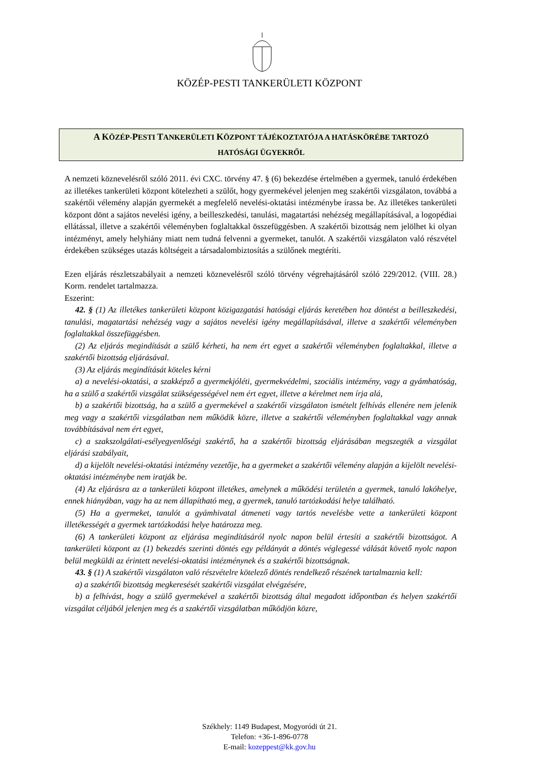KÖZÉP-PESTI TANKERÜLETI KÖZPONT
A KÖZÉP-PESTI TANKERÜLETI KÖZPONT TÁJÉKOZTATÓJA A HATÁSKÖRÉBE TARTOZÓ
HATÓSÁGI ÜGYEKRŐL
A nemzeti köznevelésről szóló 2011. évi CXC. törvény 47. § (6) bekezdése értelmében a gyermek, tanuló érdekében az illetékes tankerületi központ kötelezheti a szülőt, hogy gyermekével jelenjen meg szakértői vizsgálaton, továbbá a szakértői vélemény alapján gyermekét a megfelelő nevelési-oktatási intézménybe írassa be. Az illetékes tankerületi központ dönt a sajátos nevelési igény, a beilleszkedési, tanulási, magatartási nehézség megállapításával, a logopédiai ellátással, illetve a szakértői véleményben foglaltakkal összefüggésben. A szakértői bizottság nem jelölhet ki olyan intézményt, amely helyhiány miatt nem tudná felvenni a gyermeket, tanulót. A szakértői vizsgálaton való részvétel érdekében szükséges utazás költségeit a társadalombiztosítás a szülőnek megtéríti.
Ezen eljárás részletszabályait a nemzeti köznevelésről szóló törvény végrehajtásáról szóló 229/2012. (VIII. 28.) Korm. rendelet tartalmazza.
Eszerint:
42. § (1) Az illetékes tankerületi központ közigazgatási hatósági eljárás keretében hoz döntést a beilleszkedési, tanulási, magatartási nehézség vagy a sajátos nevelési igény megállapításával, illetve a szakértői véleményben foglaltakkal összefüggésben.
(2) Az eljárás megindítását a szülő kérheti, ha nem ért egyet a szakértői véleményben foglaltakkal, illetve a szakértői bizottság eljárásával.
(3) Az eljárás megindítását köteles kérni
a) a nevelési-oktatási, a szakképző a gyermekjóléti, gyermekvédelmi, szociális intézmény, vagy a gyámhatóság, ha a szülő a szakértői vizsgálat szükségességével nem ért egyet, illetve a kérelmet nem írja alá,
b) a szakértői bizottság, ha a szülő a gyermekével a szakértői vizsgálaton ismételt felhívás ellenére nem jelenik meg vagy a szakértői vizsgálatban nem működik közre, illetve a szakértői véleményben foglaltakkal vagy annak továbbításával nem ért egyet,
c) a szakszolgálati-esélyegyenlőségi szakértő, ha a szakértői bizottság eljárásában megszegték a vizsgálat eljárási szabályait,
d) a kijelölt nevelési-oktatási intézmény vezetője, ha a gyermeket a szakértői vélemény alapján a kijelölt nevelési-oktatási intézménybe nem iratják be.
(4) Az eljárásra az a tankerületi központ illetékes, amelynek a működési területén a gyermek, tanuló lakóhelye, ennek hiányában, vagy ha az nem állapítható meg, a gyermek, tanuló tartózkodási helye található.
(5) Ha a gyermeket, tanulót a gyámhivatal átmeneti vagy tartós nevelésbe vette a tankerületi központ illetékességét a gyermek tartózkodási helye határozza meg.
(6) A tankerületi központ az eljárása megindításáról nyolc napon belül értesíti a szakértői bizottságot. A tankerületi központ az (1) bekezdés szerinti döntés egy példányát a döntés véglegessé válását követő nyolc napon belül megküldi az érintett nevelési-oktatási intézménynek és a szakértői bizottságnak.
43. § (1) A szakértői vizsgálaton való részvételre kötelező döntés rendelkező részének tartalmaznia kell:
a) a szakértői bizottság megkeresését szakértői vizsgálat elvégzésére,
b) a felhívást, hogy a szülő gyermekével a szakértői bizottság által megadott időpontban és helyen szakértői vizsgálat céljából jelenjen meg és a szakértői vizsgálatban működjön közre,
Székhely: 1149 Budapest, Mogyoródi út 21.
Telefon: +36-1-896-0778
E-mail: kozeppest@kk.gov.hu